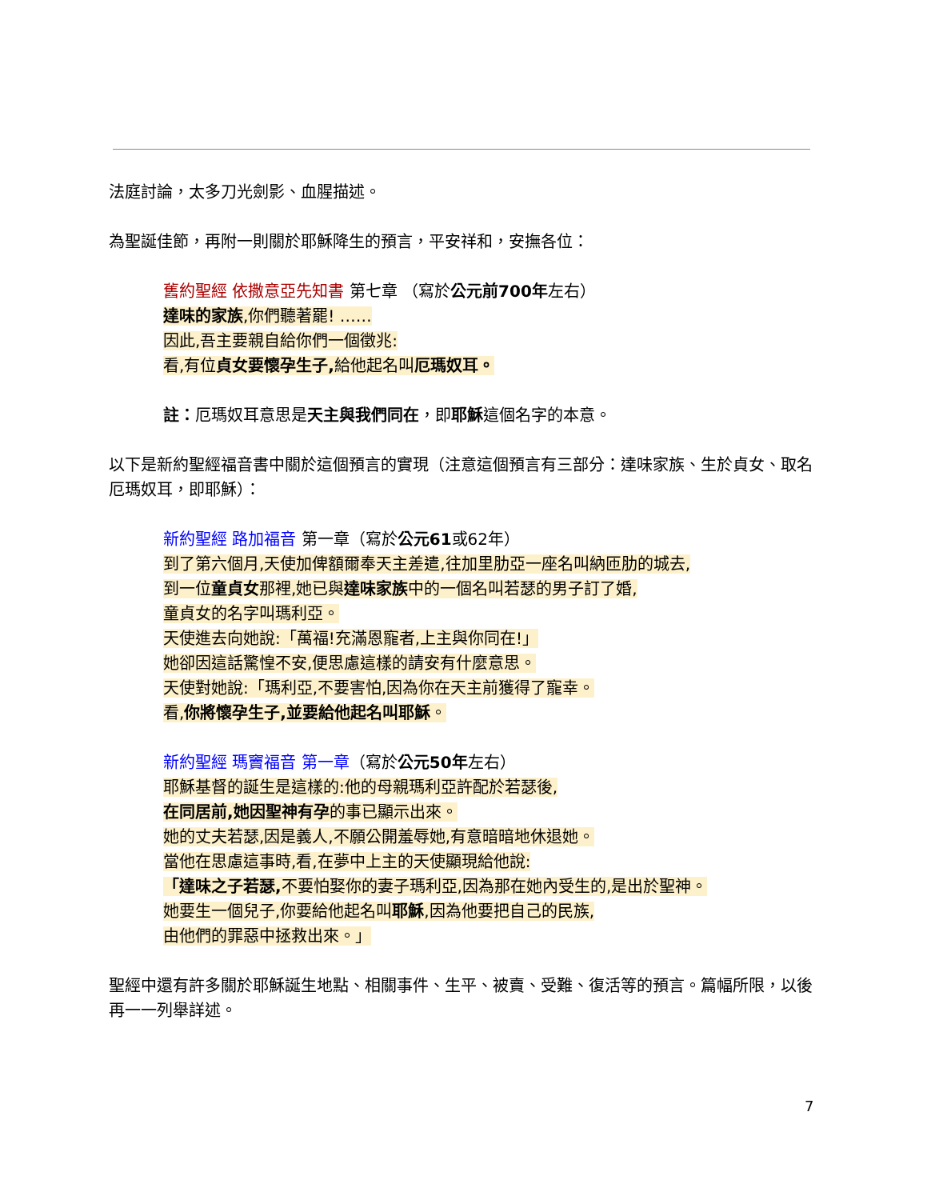法庭討論，太多刀光劍影、血腥描述。
為聖誕佳節，再附一則關於耶穌降生的預言，平安祥和，安撫各位：
舊約聖經 依撒意亞先知書 第七章 （寫於公元前700年左右）
達味的家族,你們聽著罷! ……
因此,吾主要親自給你們一個徵兆:
看,有位貞女要懷孕生子, 給他起名叫厄瑪奴耳。
註：厄瑪奴耳意思是天主與我們同在，即耶穌這個名字的本意。
以下是新約聖經福音書中關於這個預言的實現（注意這個預言有三部分：達味家族、生於貞女、取名厄瑪奴耳，即耶穌）：
新約聖經 路加福音 第一章（寫於公元61或62年）
到了第六個月,天使加俾額爾奉天主差遣,往加里肋亞一座名叫納匝肋的城去,
到一位童貞女那裡,她已與達味家族中的一個名叫若瑟的男子訂了婚,
童貞女的名字叫瑪利亞。
天使進去向她說:「萬福!充滿恩寵者,上主與你同在!」
她卻因這話驚惶不安,便思慮這樣的請安有什麼意思。
天使對她說:「瑪利亞,不要害怕,因為你在天主前獲得了寵幸。
看,你將懷孕生子,並要給他起名叫耶穌。
新約聖經 瑪竇福音 第一章（寫於公元50年左右）
耶穌基督的誕生是這樣的:他的母親瑪利亞許配於若瑟後,
在同居前,她因聖神有孕的事已顯示出來。
她的丈夫若瑟,因是義人,不願公開羞辱她,有意暗暗地休退她。
當他在思慮這事時,看,在夢中上主的天使顯現給他說:
「達味之子若瑟, 不要怕娶你的妻子瑪利亞,因為那在她內受生的,是出於聖神。
她要生一個兒子,你要給他起名叫耶穌,因為他要把自己的民族,
由他們的罪惡中拯救出來。」
聖經中還有許多關於耶穌誕生地點、相關事件、生平、被賣、受難、復活等的預言。篇幅所限，以後再一一列舉詳述。
7